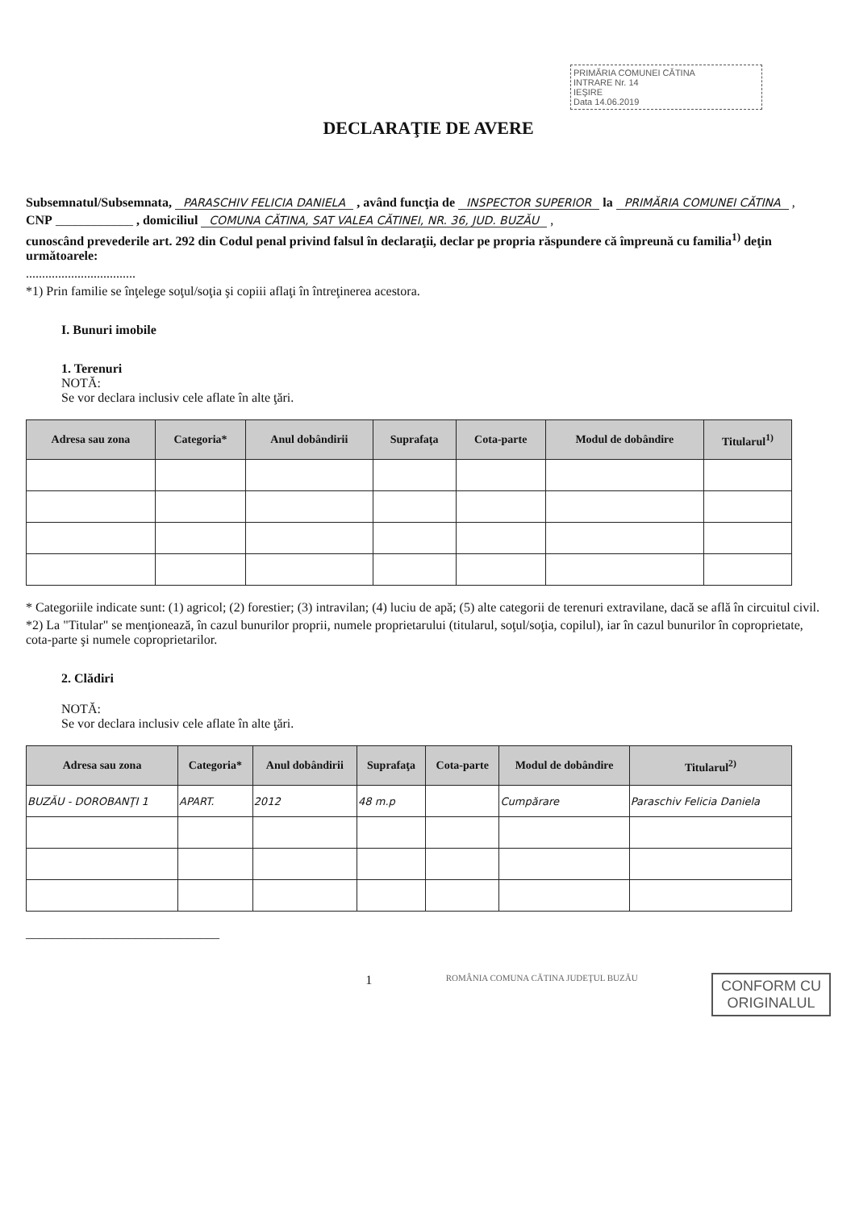PRIMĂRIA COMUNEI CĂTINA
INTRARE Nr. 14
IEŞIRE
Data 14.06.2019
DECLARAŢIE DE AVERE
Subsemnatul/Subsemnata, PARASCHIV FELICIA DANIELA , având funcţia de INSPECTOR SUPERIOR la PRIMĂRIA COMUNEI CĂTINA ,
CNP ____________ , domiciliul COMUNA CĂTINA, SAT VALEA CĂTINEI, NR. 36, JUD. BUZĂU ,
cunoscând prevederile art. 292 din Codul penal privind falsul în declaraţii, declar pe propria răspundere că împreună cu familia<sup>1)</sup> deţin următoarele:
..................................
*1) Prin familie se înţelege soţul/soţia şi copiii aflaţi în întreţinerea acestora.
I. Bunuri imobile
1. Terenuri
NOTĂ:
Se vor declara inclusiv cele aflate în alte ţări.
| Adresa sau zona | Categoria* | Anul dobândirii | Suprafaţa | Cota-parte | Modul de dobândire | Titularul<sup>1)</sup> |
| --- | --- | --- | --- | --- | --- | --- |
* Categoriile indicate sunt: (1) agricol; (2) forestier; (3) intravilan; (4) luciu de apă; (5) alte categorii de terenuri extravilane, dacă se află în circuitul civil.
*2) La "Titular" se menţionează, în cazul bunurilor proprii, numele proprietarului (titularul, soţul/soţia, copilul), iar în cazul bunurilor în coproprietate, cota-parte şi numele coproprietarilor.
2. Clădiri
NOTĂ:
Se vor declara inclusiv cele aflate în alte ţări.
| Adresa sau zona | Categoria* | Anul dobândirii | Suprafaţa | Cota-parte | Modul de dobândire | Titularul<sup>2)</sup> |
| --- | --- | --- | --- | --- | --- | --- |
| BUZĂU - DOROBANŢI 1 | APART. | 2012 | 48 m.p | | Cumpărare | Paraschiv Felicia Daniela |
______________________________
1 ROMÂNIA COMUNA CĂTINA JUDEŢUL BUZĂU CONFORM CU
ORIGINALUL